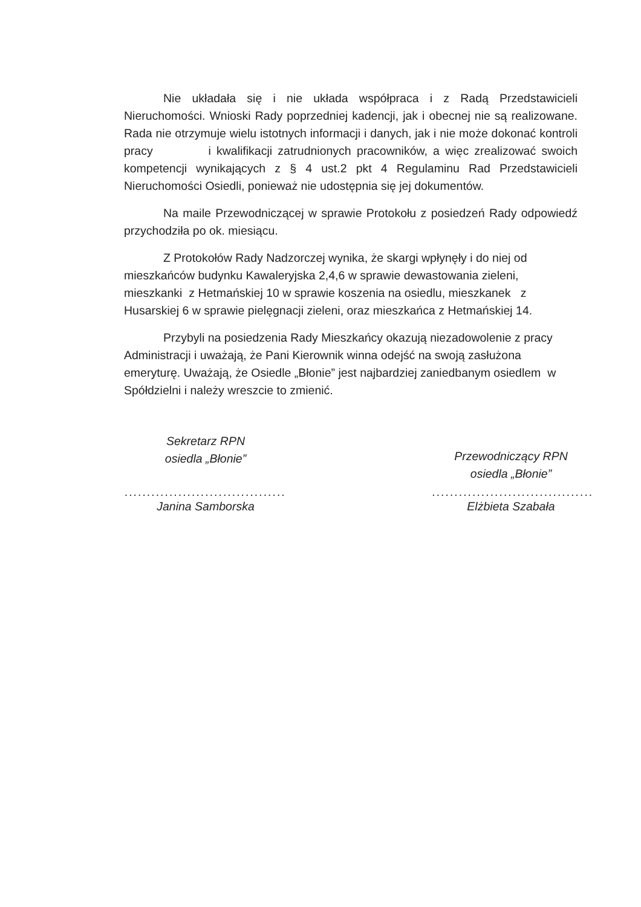Nie układała się i nie układa współpraca i z Radą Przedstawicieli Nieruchomości. Wnioski Rady poprzedniej kadencji, jak i obecnej nie są realizowane. Rada nie otrzymuje wielu istotnych informacji i danych, jak i nie może dokonać kontroli pracy i kwalifikacji zatrudnionych pracowników, a więc zrealizować swoich kompetencji wynikających z § 4 ust.2 pkt 4 Regulaminu Rad Przedstawicieli Nieruchomości Osiedli, ponieważ nie udostępnia się jej dokumentów.
Na maile Przewodniczącej w sprawie Protokołu z posiedzeń Rady odpowiedź przychodziła po ok. miesiącu.
Z Protokołów Rady Nadzorczej wynika, że skargi wpłynęły i do niej od mieszkańców budynku Kawaleryjska 2,4,6 w sprawie dewastowania zieleni, mieszkanki z Hetmańskiej 10 w sprawie koszenia na osiedlu, mieszkanek z Husarskiej 6 w sprawie pielęgnacji zieleni, oraz mieszkańca z Hetmańskiej 14.
Przybyli na posiedzenia Rady Mieszkańcy okazują niezadowolenie z pracy Administracji i uważają, że Pani Kierownik winna odejść na swoją zasłużona emeryturę. Uważają, że Osiedle „Błonie” jest najbardziej zaniedbanym osiedlem w Spółdzielni i należy wreszcie to zmienić.
Sekretarz RPN
osiedla „Błonie”
....................................
Janina Samborska
Przewodniczący RPN
osiedla „Błonie”
....................................
Elżbieta Szabała